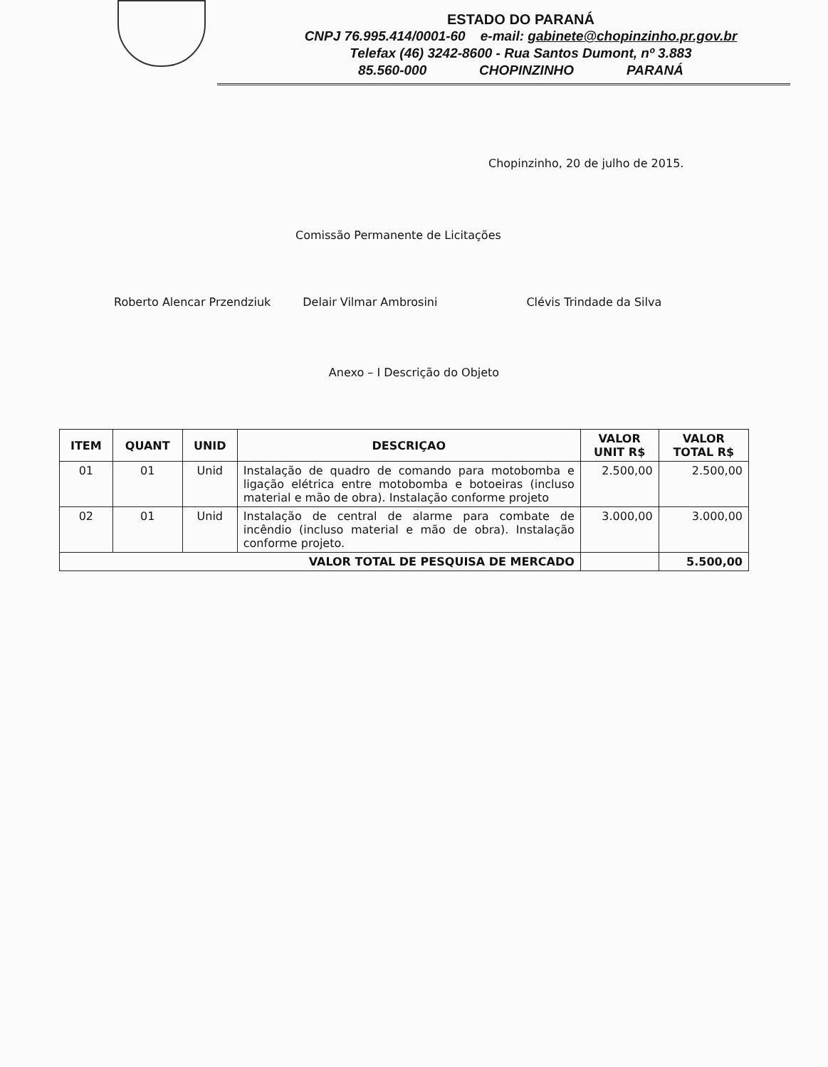ESTADO DO PARANÁ
CNPJ 76.995.414/0001-60 e-mail: gabinete@chopinzinho.pr.gov.br
Telefax (46) 3242-8600 - Rua Santos Dumont, nº 3.883
85.560-000 CHOPINZINHO PARANÁ
Chopinzinho, 20 de julho de 2015.
Comissão Permanente de Licitações
Roberto Alencar Przendziuk Delair Vilmar Ambrosini Clévis Trindade da Silva
Anexo – I Descrição do Objeto
| ITEM | QUANT | UNID | DESCRIÇAO | VALOR UNIT R$ | VALOR TOTAL R$ |
| --- | --- | --- | --- | --- | --- |
| 01 | 01 | Unid | Instalação de quadro de comando para motobomba e ligação elétrica entre motobomba e botoeiras (incluso material e mão de obra). Instalação conforme projeto | 2.500,00 | 2.500,00 |
| 02 | 01 | Unid | Instalação de central de alarme para combate de incêndio (incluso material e mão de obra). Instalação conforme projeto. | 3.000,00 | 3.000,00 |
| VALOR TOTAL DE PESQUISA DE MERCADO | | | | | 5.500,00 |